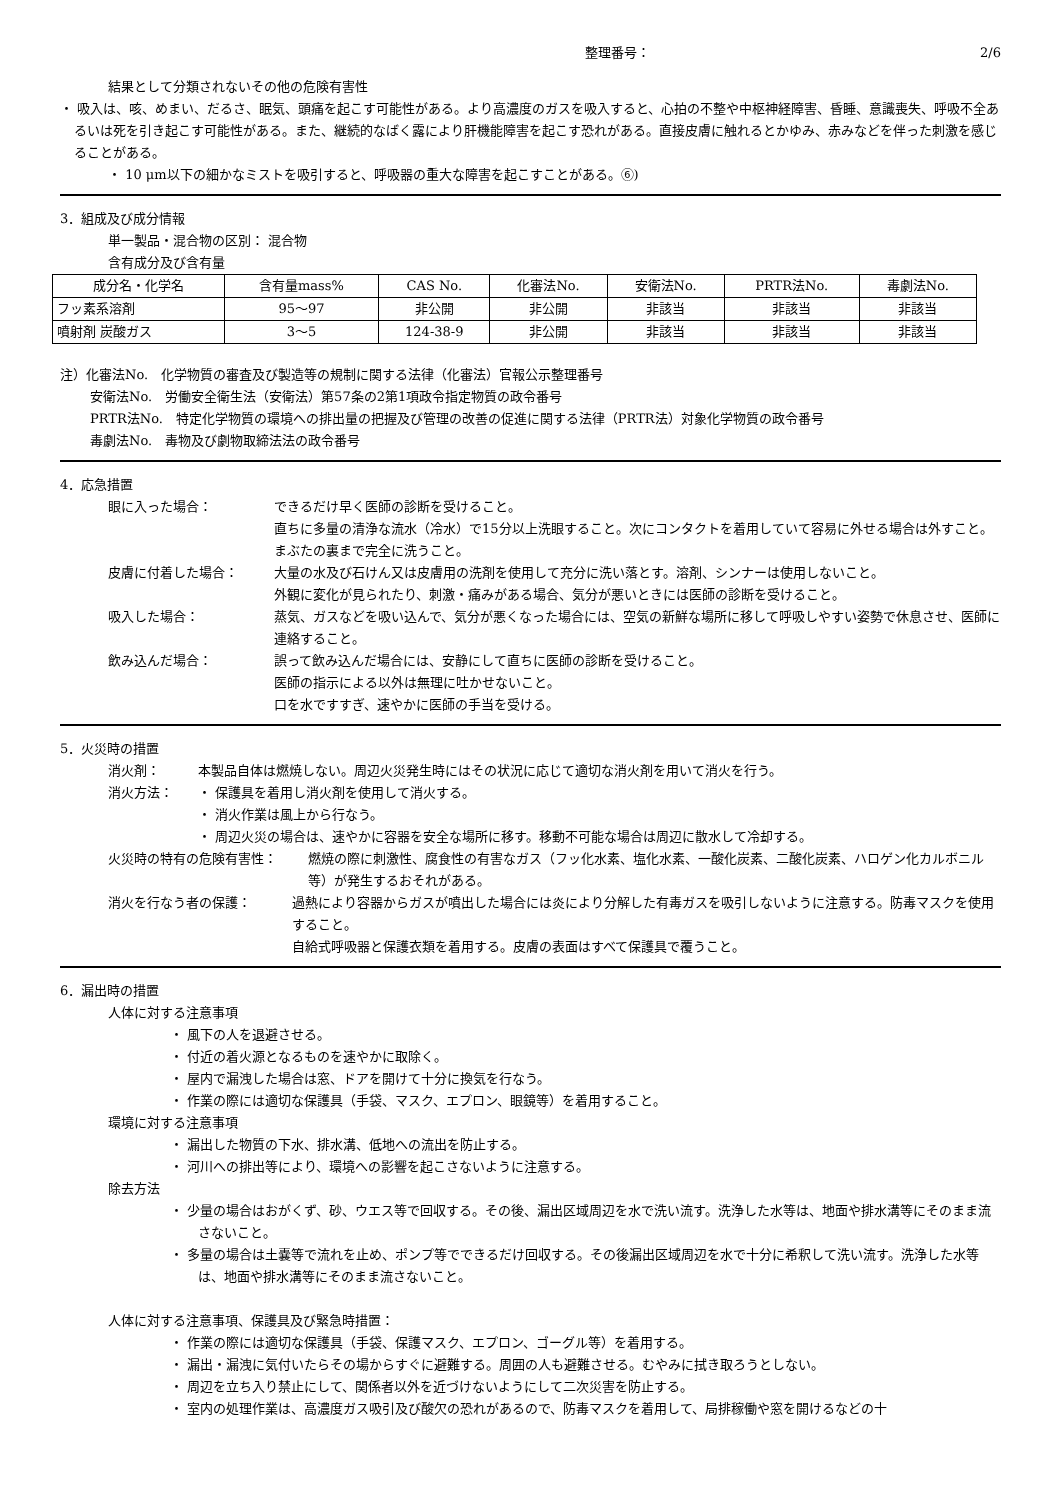整理番号： 2/6
結果として分類されないその他の危険有害性
・ 吸入は、咳、めまい、だるさ、眠気、頭痛を起こす可能性がある。より高濃度のガスを吸入すると、心拍の不整や中枢神経障害、昏睡、意識喪失、呼吸不全あるいは死を引き起こす可能性がある。また、継続的なばく露により肝機能障害を起こす恐れがある。直接皮膚に触れるとかゆみ、赤みなどを伴った刺激を感じることがある。
・ 10 μm以下の細かなミストを吸引すると、呼吸器の重大な障害を起こすことがある。⑥)
3．組成及び成分情報
単一製品・混合物の区別： 混合物
含有成分及び含有量
| 成分名・化学名 | 含有量mass% | CAS No. | 化審法No. | 安衛法No. | PRTR法No. | 毒劇法No. |
| --- | --- | --- | --- | --- | --- | --- |
| フッ素系溶剤 | 95～97 | 非公開 | 非公開 | 非該当 | 非該当 | 非該当 |
| 噴射剤 炭酸ガス | 3～5 | 124-38-9 | 非公開 | 非該当 | 非該当 | 非該当 |
注）化審法No.　化学物質の審査及び製造等の規制に関する法律（化審法）官報公示整理番号
安衛法No.　労働安全衛生法（安衛法）第57条の2第1項政令指定物質の政令番号
PRTR法No.　特定化学物質の環境への排出量の把握及び管理の改善の促進に関する法律（PRTR法）対象化学物質の政令番号
毒劇法No.　毒物及び劇物取締法法の政令番号
4．応急措置
眼に入った場合： できるだけ早く医師の診断を受けること。
直ちに多量の清浄な流水（冷水）で15分以上洗眼すること。次にコンタクトを着用していて容易に外せる場合は外すこと。まぶたの裏まで完全に洗うこと。
皮膚に付着した場合： 大量の水及び石けん又は皮膚用の洗剤を使用して充分に洗い落とす。溶剤、シンナーは使用しないこと。
外観に変化が見られたり、刺激・痛みがある場合、気分が悪いときには医師の診断を受けること。
吸入した場合： 蒸気、ガスなどを吸い込んで、気分が悪くなった場合には、空気の新鮮な場所に移して呼吸しやすい姿勢で休息させ、医師に連絡すること。
飲み込んだ場合： 誤って飲み込んだ場合には、安静にして直ちに医師の診断を受けること。
医師の指示による以外は無理に吐かせないこと。
口を水ですすぎ、速やかに医師の手当を受ける。
5．火災時の措置
消火剤： 本製品自体は燃焼しない。周辺火災発生時にはその状況に応じて適切な消火剤を用いて消火を行う。
消火方法： ・ 保護具を着用し消火剤を使用して消火する。
・ 消火作業は風上から行なう。
・ 周辺火災の場合は、速やかに容器を安全な場所に移す。移動不可能な場合は周辺に散水して冷却する。
火災時の特有の危険有害性： 燃焼の際に刺激性、腐食性の有害なガス（フッ化水素、塩化水素、一酸化炭素、二酸化炭素、ハロゲン化カルボニル等）が発生するおそれがある。
消火を行なう者の保護： 過熱により容器からガスが噴出した場合には炎により分解した有毒ガスを吸引しないように注意する。防毒マスクを使用すること。
自給式呼吸器と保護衣類を着用する。皮膚の表面はすべて保護具で覆うこと。
6．漏出時の措置
人体に対する注意事項
・ 風下の人を退避させる。
・ 付近の着火源となるものを速やかに取除く。
・ 屋内で漏洩した場合は窓、ドアを開けて十分に換気を行なう。
・ 作業の際には適切な保護具（手袋、マスク、エプロン、眼鏡等）を着用すること。
環境に対する注意事項
・ 漏出した物質の下水、排水溝、低地への流出を防止する。
・ 河川への排出等により、環境への影響を起こさないように注意する。
除去方法
・ 少量の場合はおがくず、砂、ウエス等で回収する。その後、漏出区域周辺を水で洗い流す。洗浄した水等は、地面や排水溝等にそのまま流さないこと。
・ 多量の場合は土嚢等で流れを止め、ポンプ等でできるだけ回収する。その後漏出区域周辺を水で十分に希釈して洗い流す。洗浄した水等は、地面や排水溝等にそのまま流さないこと。
人体に対する注意事項、保護具及び緊急時措置：
・ 作業の際には適切な保護具（手袋、保護マスク、エプロン、ゴーグル等）を着用する。
・ 漏出・漏洩に気付いたらその場からすぐに避難する。周囲の人も避難させる。むやみに拭き取ろうとしない。
・ 周辺を立ち入り禁止にして、関係者以外を近づけないようにして二次災害を防止する。
・ 室内の処理作業は、高濃度ガス吸引及び酸欠の恐れがあるので、防毒マスクを着用して、局排稼働や窓を開けるなどの十